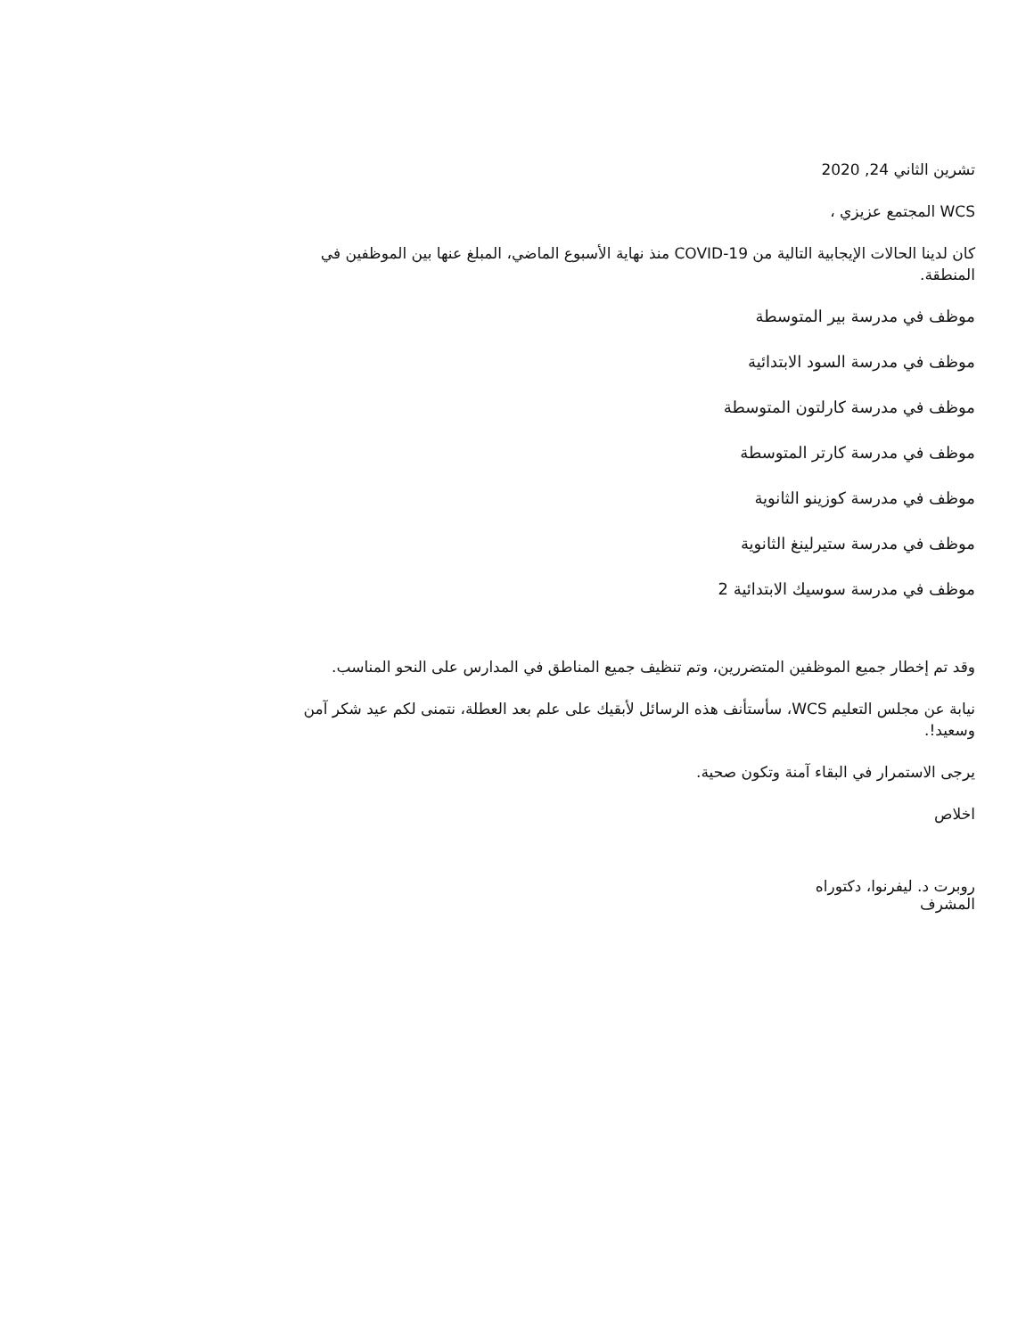تشرين الثاني 24, 2020
WCS المجتمع عزيزي ،
كان لدينا الحالات الإيجابية التالية من COVID-19 منذ نهاية الأسبوع الماضي، المبلغ عنها بين الموظفين في المنطقة.
موظف في مدرسة بير المتوسطة
موظف في مدرسة السود الابتدائية
موظف في مدرسة كارلتون المتوسطة
موظف في مدرسة كارتر المتوسطة
موظف في مدرسة كوزينو الثانوية
موظف في مدرسة ستيرلينغ الثانوية
موظف في مدرسة سوسيك الابتدائية 2
وقد تم إخطار جميع الموظفين المتضررين، وتم تنظيف جميع المناطق في المدارس على النحو المناسب.
نيابة عن مجلس التعليم WCS، سأستأنف هذه الرسائل لأبقيك على علم بعد العطلة، نتمنى لكم عيد شكر آمن وسعيد!.
يرجى الاستمرار في البقاء آمنة وتكون صحية.
اخلاص
روبرت د. ليفرنوا، دكتوراه
المشرف